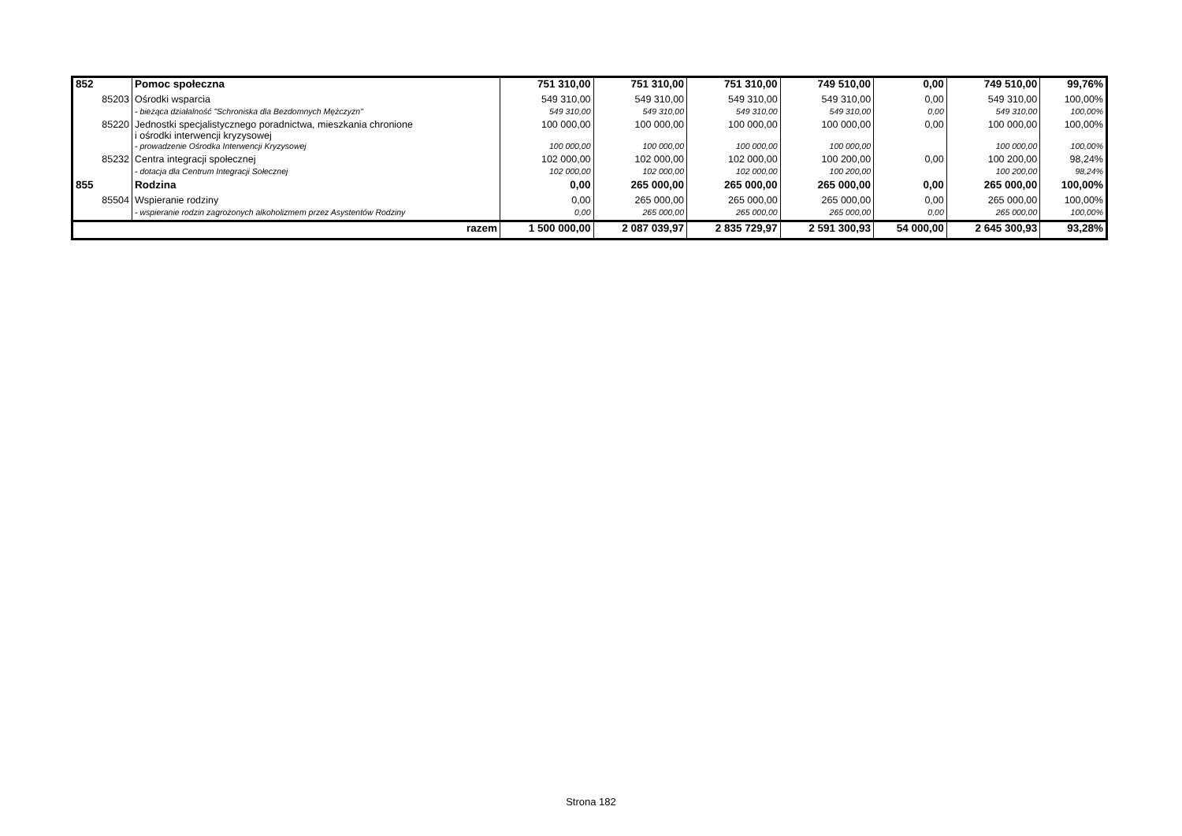| 852 | Pomoc społeczna | 751 310,00 | 751 310,00 | 751 310,00 | 749 510,00 | 0,00 | 749 510,00 | 99,76% |
| 85203 | Ośrodki wsparcia | 549 310,00 | 549 310,00 | 549 310,00 | 549 310,00 | 0,00 | 549 310,00 | 100,00% |
| | - bieżąca działalność "Schroniska dla Bezdomnych Mężczyzn" | 549 310,00 | 549 310,00 | 549 310,00 | 549 310,00 | 0,00 | 549 310,00 | 100,00% |
| 85220 | Jednostki specjalistycznego poradnictwa, mieszkania chronione i ośrodki interwencji kryzysowej | 100 000,00 | 100 000,00 | 100 000,00 | 100 000,00 | 0,00 | 100 000,00 | 100,00% |
| | - prowadzenie Ośrodka Interwencji Kryzysowej | 100 000,00 | 100 000,00 | 100 000,00 | 100 000,00 | | 100 000,00 | 100,00% |
| 85232 | Centra integracji społecznej | 102 000,00 | 102 000,00 | 102 000,00 | 100 200,00 | 0,00 | 100 200,00 | 98,24% |
| | - dotacja dla Centrum Integracji Sołecznej | 102 000,00 | 102 000,00 | 102 000,00 | 100 200,00 | | 100 200,00 | 98,24% |
| 855 | Rodzina | 0,00 | 265 000,00 | 265 000,00 | 265 000,00 | 0,00 | 265 000,00 | 100,00% |
| 85504 | Wspieranie rodziny | 0,00 | 265 000,00 | 265 000,00 | 265 000,00 | 0,00 | 265 000,00 | 100,00% |
| | - wspieranie rodzin zagrożonych alkoholizmem przez Asystentów Rodziny | 0,00 | 265 000,00 | 265 000,00 | 265 000,00 | 0,00 | 265 000,00 | 100,00% |
| razem | | 1 500 000,00 | 2 087 039,97 | 2 835 729,97 | 2 591 300,93 | 54 000,00 | 2 645 300,93 | 93,28% |
Strona 182